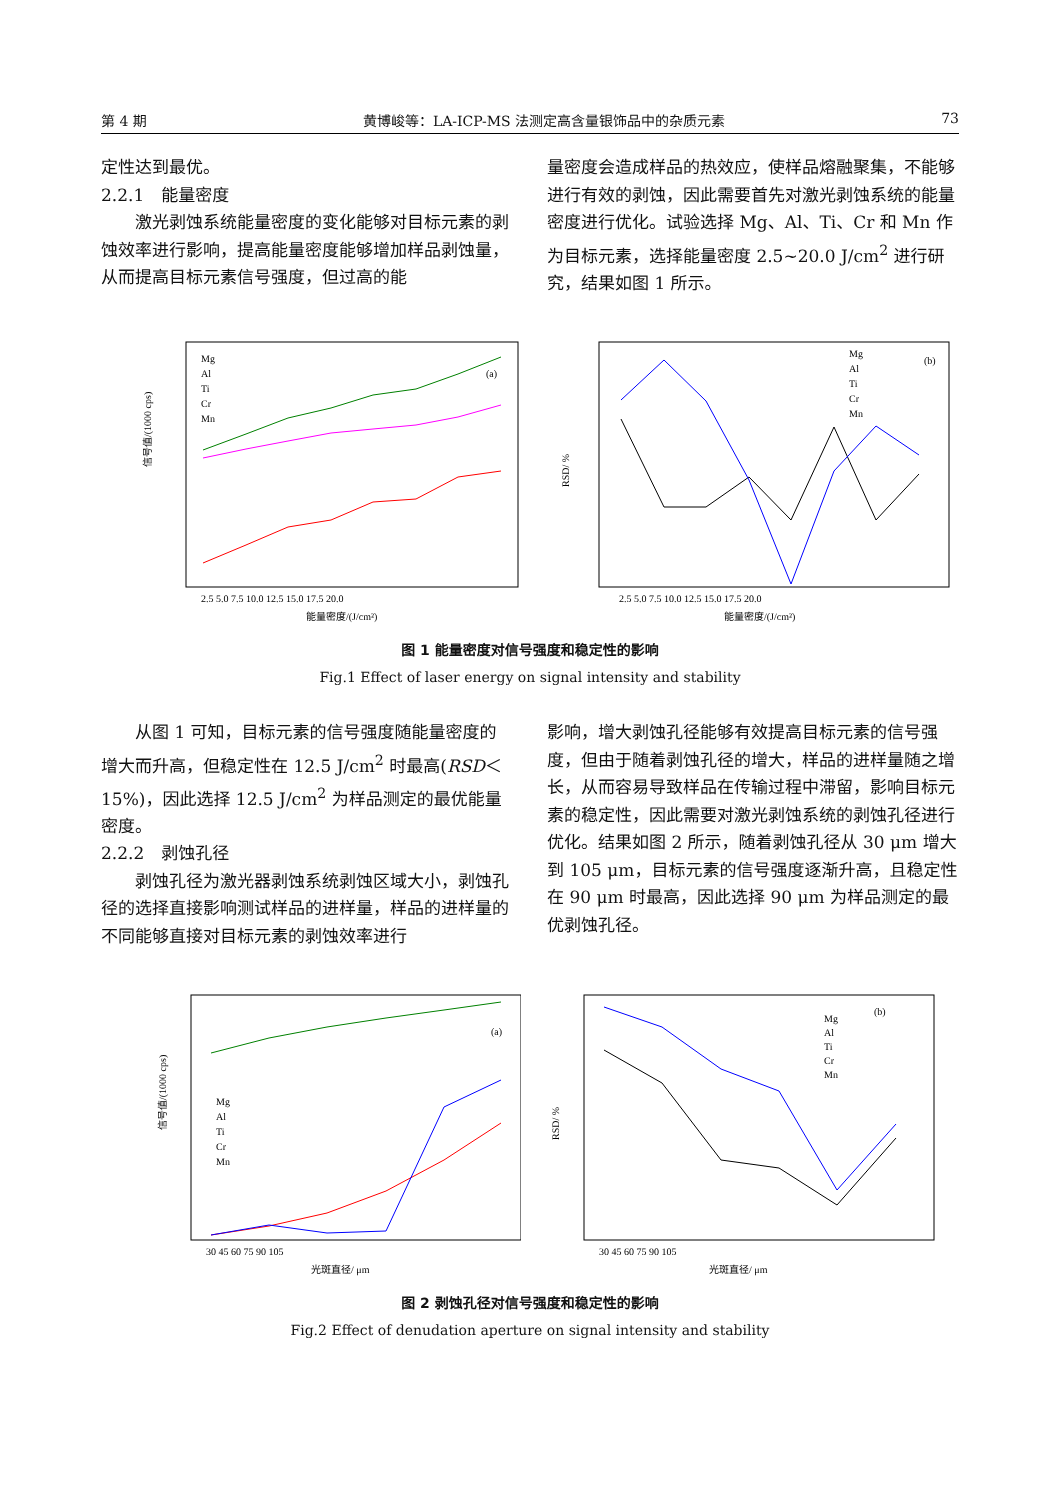第 4 期 黄博峻等：LA-ICP-MS 法测定高含量银饰品中的杂质元素 73
定性达到最优。
2.2.1　能量密度
激光剥蚀系统能量密度的变化能够对目标元素的剥蚀效率进行影响，提高能量密度能够增加样品剥蚀量，从而提高目标元素信号强度，但过高的能
量密度会造成样品的热效应，使样品熔融聚集，不能够进行有效的剥蚀，因此需要首先对激光剥蚀系统的能量密度进行优化。试验选择 Mg、Al、Ti、Cr 和 Mn 作为目标元素，选择能量密度 2.5~20.0 J/cm<sup>2</sup> 进行研究，结果如图 1 所示。
Mg
Al
Ti
Cr
Mn
(a)
信号值/(1000 cps)
2.5 5.0 7.5 10.0 12.5 15.0 17.5 20.0
能量密度/(J/cm²)
Mg
Al
Ti
Cr
Mn
(b)
RSD/ %
2.5 5.0 7.5 10.0 12.5 15.0 17.5 20.0
能量密度/(J/cm²)
图 1 能量密度对信号强度和稳定性的影响
Fig.1 Effect of laser energy on signal intensity and stability
从图 1 可知，目标元素的信号强度随能量密度的增大而升高，但稳定性在 12.5 J/cm<sup>2</sup> 时最高(RSD＜15%)，因此选择 12.5 J/cm<sup>2</sup> 为样品测定的最优能量密度。
2.2.2　剥蚀孔径
剥蚀孔径为激光器剥蚀系统剥蚀区域大小，剥蚀孔径的选择直接影响测试样品的进样量，样品的进样量的不同能够直接对目标元素的剥蚀效率进行
影响，增大剥蚀孔径能够有效提高目标元素的信号强度，但由于随着剥蚀孔径的增大，样品的进样量随之增长，从而容易导致样品在传输过程中滞留，影响目标元素的稳定性，因此需要对激光剥蚀系统的剥蚀孔径进行优化。结果如图 2 所示，随着剥蚀孔径从 30 μm 增大到 105 μm，目标元素的信号强度逐渐升高，且稳定性在 90 μm 时最高，因此选择 90 μm 为样品测定的最优剥蚀孔径。
(a)
Mg
Al
Ti
Cr
Mn
信号值/(1000 cps)
30 45 60 75 90 105
光斑直径/ μm
(b)
Mg
Al
Ti
Cr
Mn
RSD/ %
30 45 60 75 90 105
光斑直径/ μm
图 2 剥蚀孔径对信号强度和稳定性的影响
Fig.2 Effect of denudation aperture on signal intensity and stability